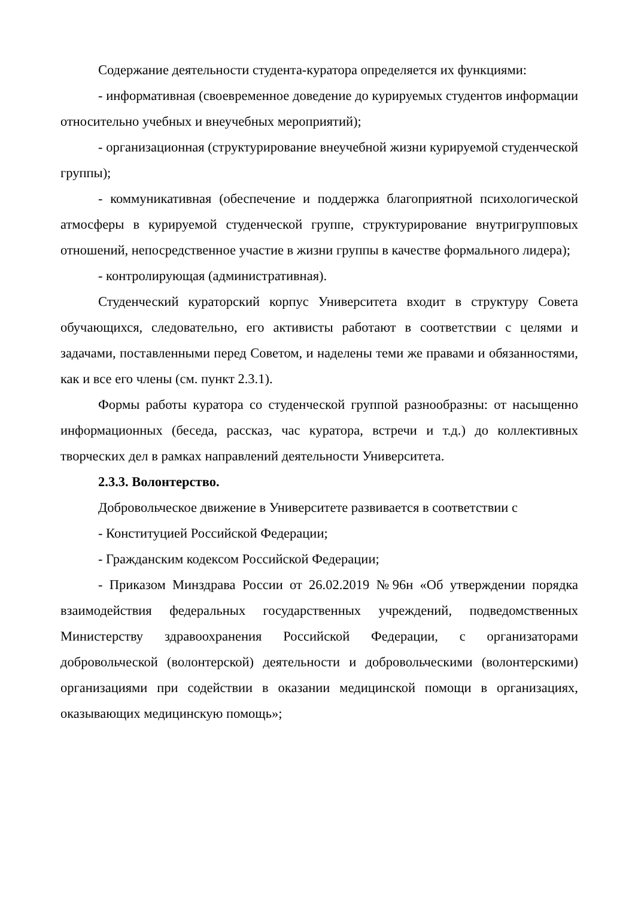Содержание деятельности студента-куратора определяется их функциями:
- информативная (своевременное доведение до курируемых студентов информации относительно учебных и внеучебных мероприятий);
- организационная (структурирование внеучебной жизни курируемой студенческой группы);
- коммуникативная (обеспечение и поддержка благоприятной психологической атмосферы в курируемой студенческой группе, структурирование внутригрупповых отношений, непосредственное участие в жизни группы в качестве формального лидера);
- контролирующая (административная).
Студенческий кураторский корпус Университета входит в структуру Совета обучающихся, следовательно, его активисты работают в соответствии с целями и задачами, поставленными перед Советом, и наделены теми же правами и обязанностями, как и все его члены (см. пункт 2.3.1).
Формы работы куратора со студенческой группой разнообразны: от насыщенно информационных (беседа, рассказ, час куратора, встречи и т.д.) до коллективных творческих дел в рамках направлений деятельности Университета.
2.3.3. Волонтерство.
Добровольческое движение в Университете развивается в соответствии с
- Конституцией Российской Федерации;
- Гражданским кодексом Российской Федерации;
- Приказом Минздрава России от 26.02.2019 №96н «Об утверждении порядка взаимодействия федеральных государственных учреждений, подведомственных Министерству здравоохранения Российской Федерации, с организаторами добровольческой (волонтерской) деятельности и добровольческими (волонтерскими) организациями при содействии в оказании медицинской помощи в организациях, оказывающих медицинскую помощь»;